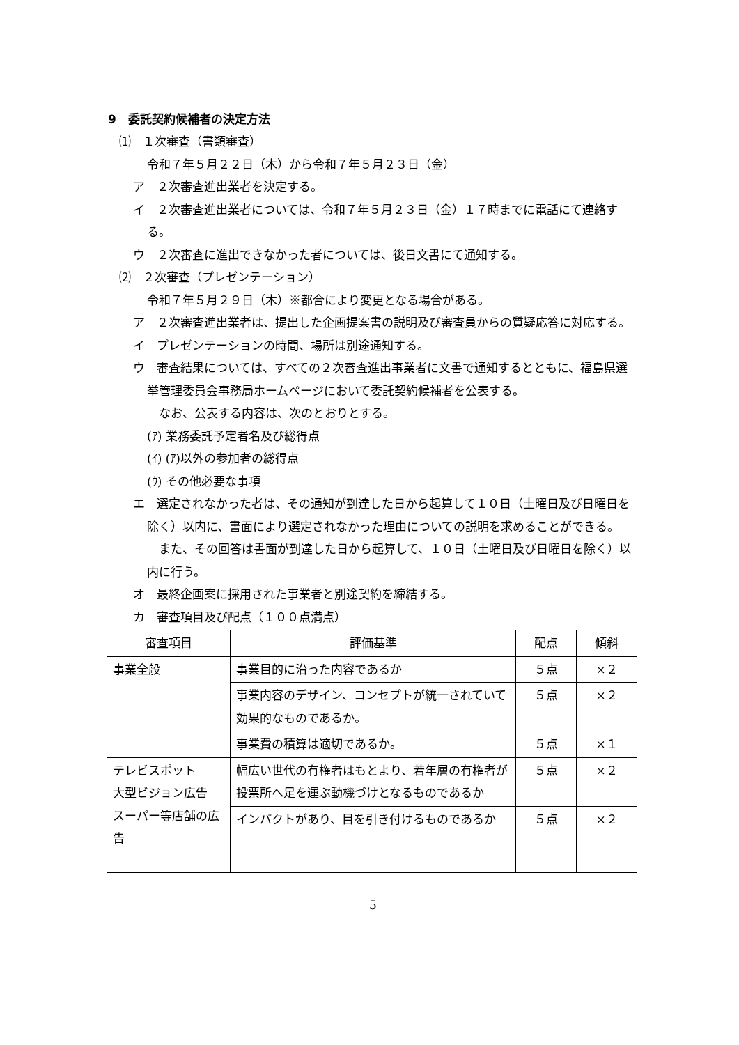9　委託契約候補者の決定方法
⑴　１次審査（書類審査）
令和７年５月２２日（木）から令和７年５月２３日（金）
ア　２次審査進出業者を決定する。
イ　２次審査進出業者については、令和７年５月２３日（金）１７時までに電話にて連絡する。
ウ　２次審査に進出できなかった者については、後日文書にて通知する。
⑵　２次審査（プレゼンテーション）
令和７年５月２９日（木）※都合により変更となる場合がある。
ア　２次審査進出業者は、提出した企画提案書の説明及び審査員からの質疑応答に対応する。
イ　プレゼンテーションの時間、場所は別途通知する。
ウ　審査結果については、すべての２次審査進出事業者に文書で通知するとともに、福島県選挙管理委員会事務局ホームページにおいて委託契約候補者を公表する。
　なお、公表する内容は、次のとおりとする。
(ｱ) 業務委託予定者名及び総得点
(ｲ) (ｱ)以外の参加者の総得点
(ｳ) その他必要な事項
エ　選定されなかった者は、その通知が到達した日から起算して１０日（土曜日及び日曜日を除く）以内に、書面により選定されなかった理由についての説明を求めることができる。
　また、その回答は書面が到達した日から起算して、１０日（土曜日及び日曜日を除く）以内に行う。
オ　最終企画案に採用された事業者と別途契約を締結する。
カ　審査項目及び配点（１００点満点）
| 審査項目 | 評価基準 | 配点 | 傾斜 |
| --- | --- | --- | --- |
| 事業全般 | 事業目的に沿った内容であるか | ５点 | ×２ |
| | 事業内容のデザイン、コンセプトが統一されていて効果的なものであるか。 | ５点 | ×２ |
| | 事業費の積算は適切であるか。 | ５点 | ×１ |
| テレビスポット 大型ビジョン広告 スーパー等店舗の広告 | 幅広い世代の有権者はもとより、若年層の有権者が投票所へ足を運ぶ動機づけとなるものであるか | ５点 | ×２ |
| | インパクトがあり、目を引き付けるものであるか | ５点 | ×２ |
5